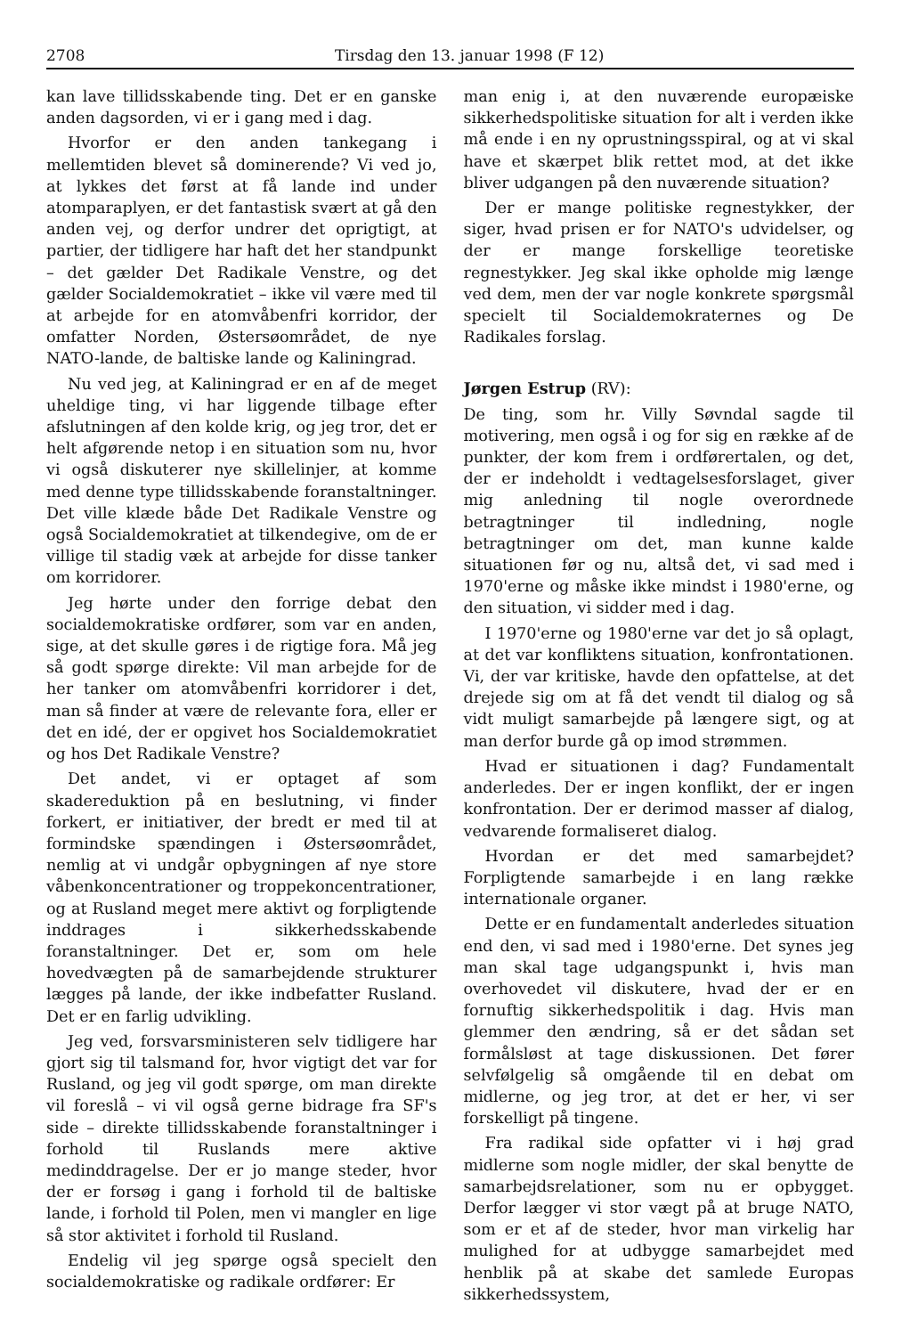2708 Tirsdag den 13. januar 1998 (F 12)
kan lave tillidsskabende ting. Det er en ganske anden dagsorden, vi er i gang med i dag.
Hvorfor er den anden tankegang i mellemtiden blevet så dominerende? Vi ved jo, at lykkes det først at få lande ind under atomparaplyen, er det fantastisk svært at gå den anden vej, og derfor undrer det oprigtigt, at partier, der tidligere har haft det her standpunkt – det gælder Det Radikale Venstre, og det gælder Socialdemokratiet – ikke vil være med til at arbejde for en atomvåbenfri korridor, der omfatter Norden, Østersøområdet, de nye NATO-lande, de baltiske lande og Kaliningrad.
Nu ved jeg, at Kaliningrad er en af de meget uheldige ting, vi har liggende tilbage efter afslutningen af den kolde krig, og jeg tror, det er helt afgørende netop i en situation som nu, hvor vi også diskuterer nye skillelinjer, at komme med denne type tillidsskabende foranstaltninger. Det ville klæde både Det Radikale Venstre og også Socialdemokratiet at tilkendegive, om de er villige til stadig væk at arbejde for disse tanker om korridorer.
Jeg hørte under den forrige debat den socialdemokratiske ordfører, som var en anden, sige, at det skulle gøres i de rigtige fora. Må jeg så godt spørge direkte: Vil man arbejde for de her tanker om atomvåbenfri korridorer i det, man så finder at være de relevante fora, eller er det en idé, der er opgivet hos Socialdemokratiet og hos Det Radikale Venstre?
Det andet, vi er optaget af som skadereduktion på en beslutning, vi finder forkert, er initiativer, der bredt er med til at formindske spændingen i Østersøområdet, nemlig at vi undgår opbygningen af nye store våbenkoncentrationer og troppekoncentrationer, og at Rusland meget mere aktivt og forpligtende inddrages i sikkerhedsskabende foranstaltninger. Det er, som om hele hovedvægten på de samarbejdende strukturer lægges på lande, der ikke indbefatter Rusland. Det er en farlig udvikling.
Jeg ved, forsvarsministeren selv tidligere har gjort sig til talsmand for, hvor vigtigt det var for Rusland, og jeg vil godt spørge, om man direkte vil foreslå – vi vil også gerne bidrage fra SF's side – direkte tillidsskabende foranstaltninger i forhold til Ruslands mere aktive medinddragelse. Der er jo mange steder, hvor der er forsøg i gang i forhold til de baltiske lande, i forhold til Polen, men vi mangler en lige så stor aktivitet i forhold til Rusland.
Endelig vil jeg spørge også specielt den socialdemokratiske og radikale ordfører: Er
man enig i, at den nuværende europæiske sikkerhedspolitiske situation for alt i verden ikke må ende i en ny oprustningsspiral, og at vi skal have et skærpet blik rettet mod, at det ikke bliver udgangen på den nuværende situation?
Der er mange politiske regnestykker, der siger, hvad prisen er for NATO's udvidelser, og der er mange forskellige teoretiske regnestykker. Jeg skal ikke opholde mig længe ved dem, men der var nogle konkrete spørgsmål specielt til Socialdemokraternes og De Radikales forslag.
Jørgen Estrup (RV):
De ting, som hr. Villy Søvndal sagde til motivering, men også i og for sig en række af de punkter, der kom frem i ordførertalen, og det, der er indeholdt i vedtagelsesforslaget, giver mig anledning til nogle overordnede betragtninger til indledning, nogle betragtninger om det, man kunne kalde situationen før og nu, altså det, vi sad med i 1970'erne og måske ikke mindst i 1980'erne, og den situation, vi sidder med i dag.
I 1970'erne og 1980'erne var det jo så oplagt, at det var konfliktens situation, konfrontationen. Vi, der var kritiske, havde den opfattelse, at det drejede sig om at få det vendt til dialog og så vidt muligt samarbejde på længere sigt, og at man derfor burde gå op imod strømmen.
Hvad er situationen i dag? Fundamentalt anderledes. Der er ingen konflikt, der er ingen konfrontation. Der er derimod masser af dialog, vedvarende formaliseret dialog.
Hvordan er det med samarbejdet? Forpligtende samarbejde i en lang række internationale organer.
Dette er en fundamentalt anderledes situation end den, vi sad med i 1980'erne. Det synes jeg man skal tage udgangspunkt i, hvis man overhovedet vil diskutere, hvad der er en fornuftig sikkerhedspolitik i dag. Hvis man glemmer den ændring, så er det sådan set formålsløst at tage diskussionen. Det fører selvfølgelig så omgående til en debat om midlerne, og jeg tror, at det er her, vi ser forskelligt på tingene.
Fra radikal side opfatter vi i høj grad midlerne som nogle midler, der skal benytte de samarbejdsrelationer, som nu er opbygget. Derfor lægger vi stor vægt på at bruge NATO, som er et af de steder, hvor man virkelig har mulighed for at udbygge samarbejdet med henblik på at skabe det samlede Europas sikkerhedssystem,